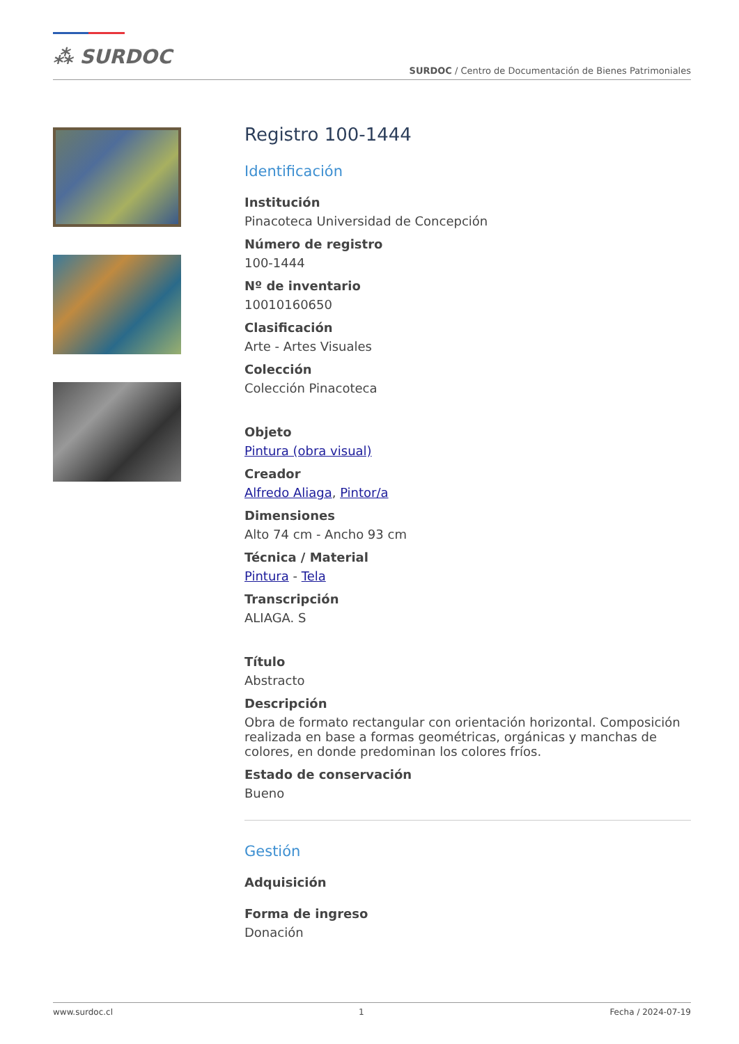⁂ SURDOC
SURDOC / Centro de Documentación de Bienes Patrimoniales
Registro 100-1444
Identificación
Institución
Pinacoteca Universidad de Concepción
Número de registro
100-1444
Nº de inventario
10010160650
Clasificación
Arte - Artes Visuales
Colección
Colección Pinacoteca
Objeto
Pintura (obra visual)
Creador
Alfredo Aliaga, Pintor/a
Dimensiones
Alto 74 cm - Ancho 93 cm
Técnica / Material
Pintura - Tela
Transcripción
ALIAGA. S
Título
Abstracto
Descripción
Obra de formato rectangular con orientación horizontal. Composición realizada en base a formas geométricas, orgánicas y manchas de colores, en donde predominan los colores fríos.
Estado de conservación
Bueno
Gestión
Adquisición
Forma de ingreso
Donación
www.surdoc.cl 1 Fecha / 2024-07-19